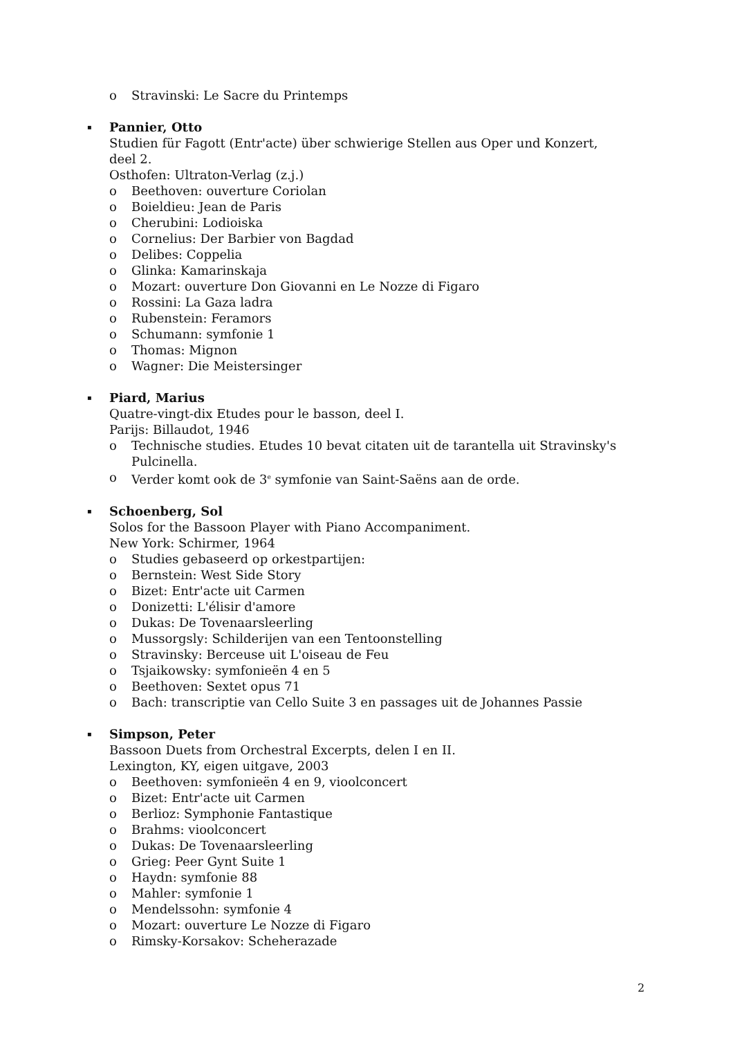o Stravinski: Le Sacre du Printemps
▪ Pannier, Otto
Studien für Fagott (Entr'acte) über schwierige Stellen aus Oper und Konzert,
deel 2.
Osthofen: Ultraton-Verlag (z.j.)
o Beethoven: ouverture Coriolan
o Boieldieu: Jean de Paris
o Cherubini: Lodioiska
o Cornelius: Der Barbier von Bagdad
o Delibes: Coppelia
o Glinka: Kamarinskaja
o Mozart: ouverture Don Giovanni en Le Nozze di Figaro
o Rossini: La Gaza ladra
o Rubenstein: Feramors
o Schumann: symfonie 1
o Thomas: Mignon
o Wagner: Die Meistersinger
▪ Piard, Marius
Quatre-vingt-dix Etudes pour le basson, deel I.
Parijs: Billaudot, 1946
o Technische studies. Etudes 10 bevat citaten uit de tarantella uit Stravinsky's Pulcinella.
o Verder komt ook de 3<sup>e</sup> symfonie van Saint-Saëns aan de orde.
▪ Schoenberg, Sol
Solos for the Bassoon Player with Piano Accompaniment.
New York: Schirmer, 1964
o Studies gebaseerd op orkestpartijen:
o Bernstein: West Side Story
o Bizet: Entr'acte uit Carmen
o Donizetti: L'élisir d'amore
o Dukas: De Tovenaarsleerling
o Mussorgsly: Schilderijen van een Tentoonstelling
o Stravinsky: Berceuse uit L'oiseau de Feu
o Tsjaikowsky: symfonieën 4 en 5
o Beethoven: Sextet opus 71
o Bach: transcriptie van Cello Suite 3 en passages uit de Johannes Passie
▪ Simpson, Peter
Bassoon Duets from Orchestral Excerpts, delen I en II.
Lexington, KY, eigen uitgave, 2003
o Beethoven: symfonieën 4 en 9, vioolconcert
o Bizet: Entr'acte uit Carmen
o Berlioz: Symphonie Fantastique
o Brahms: vioolconcert
o Dukas: De Tovenaarsleerling
o Grieg: Peer Gynt Suite 1
o Haydn: symfonie 88
o Mahler: symfonie 1
o Mendelssohn: symfonie 4
o Mozart: ouverture Le Nozze di Figaro
o Rimsky-Korsakov: Scheherazade
2